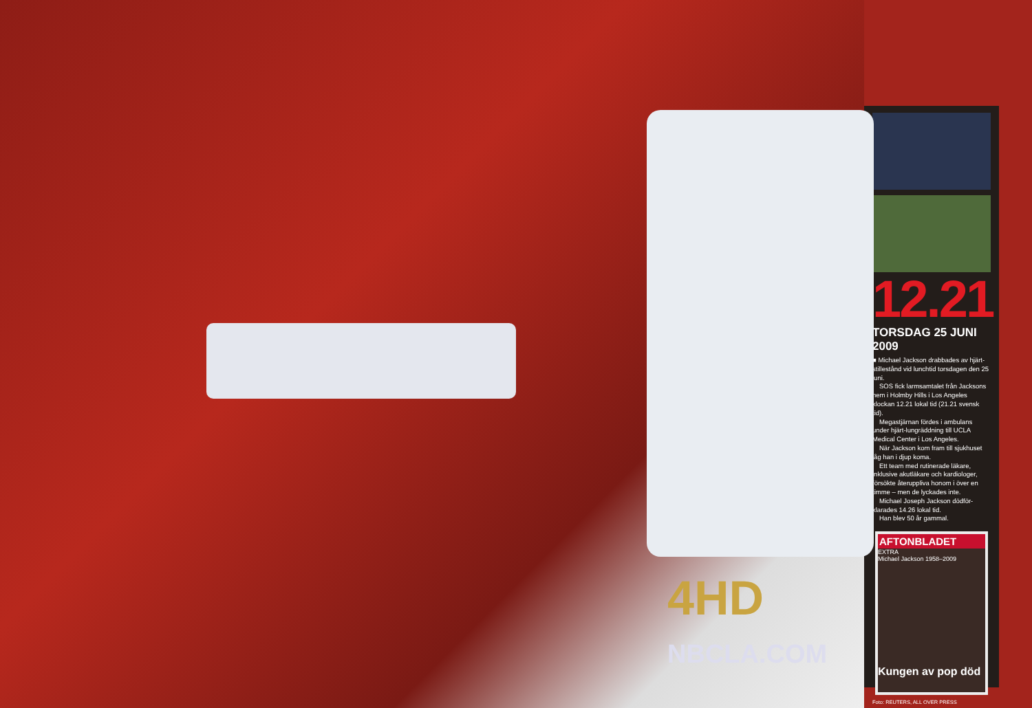4HD
NBCLA.COM
12.21
TORSDAG 25 JUNI 2009
■ Michael Jackson drabbades av hjärt-stillestånd vid lunchtid torsdagen den 25 juni.
SOS fick larmsamtalet från Jacksons hem i Holmby Hills i Los Angeles klockan 12.21 lokal tid (21.21 svensk tid).
Megastjärnan fördes i ambulans under hjärt-lungräddning till UCLA Medical Center i Los Angeles.
När Jackson kom fram till sjukhuset låg han i djup koma.
Ett team med rutinerade läkare, inklusive akutläkare och kardiologer, försökte återuppliva honom i över en timme – men de lyckades inte.
Michael Joseph Jackson dödför-klarades 14.26 lokal tid.
Han blev 50 år gammal.
AFTONBLADET
EXTRA
Michael Jackson 1958–2009
Kungen av pop död
Foto: REUTERS, ALL OVER PRESS